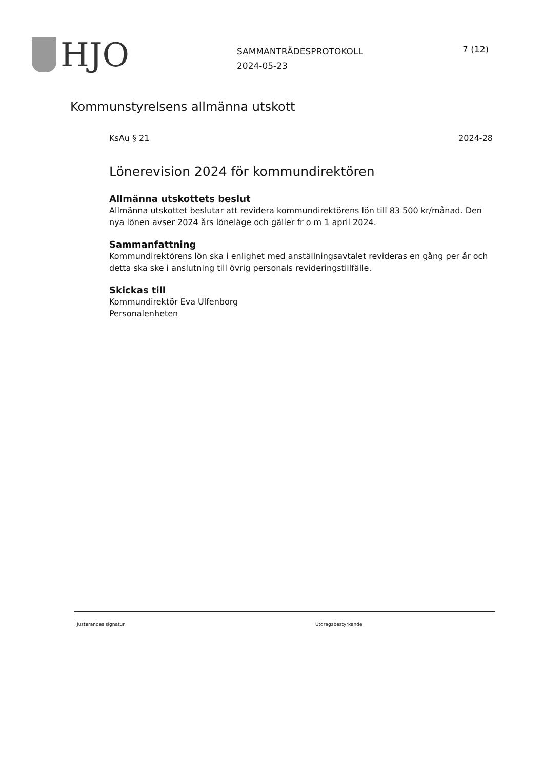HJO
SAMMANTRÄDESPROTOKOLL
2024-05-23
7 (12)
Kommunstyrelsens allmänna utskott
KsAu § 21 2024-28
Lönerevision 2024 för kommundirektören
Allmänna utskottets beslut
Allmänna utskottet beslutar att revidera kommundirektörens lön till 83 500 kr/månad. Den nya lönen avser 2024 års löneläge och gäller fr o m 1 april 2024.
Sammanfattning
Kommundirektörens lön ska i enlighet med anställningsavtalet revideras en gång per år och detta ska ske i anslutning till övrig personals revideringstillfälle.
Skickas till
Kommundirektör Eva Ulfenborg
Personalenheten
Justerandes signatur Utdragsbestyrkande